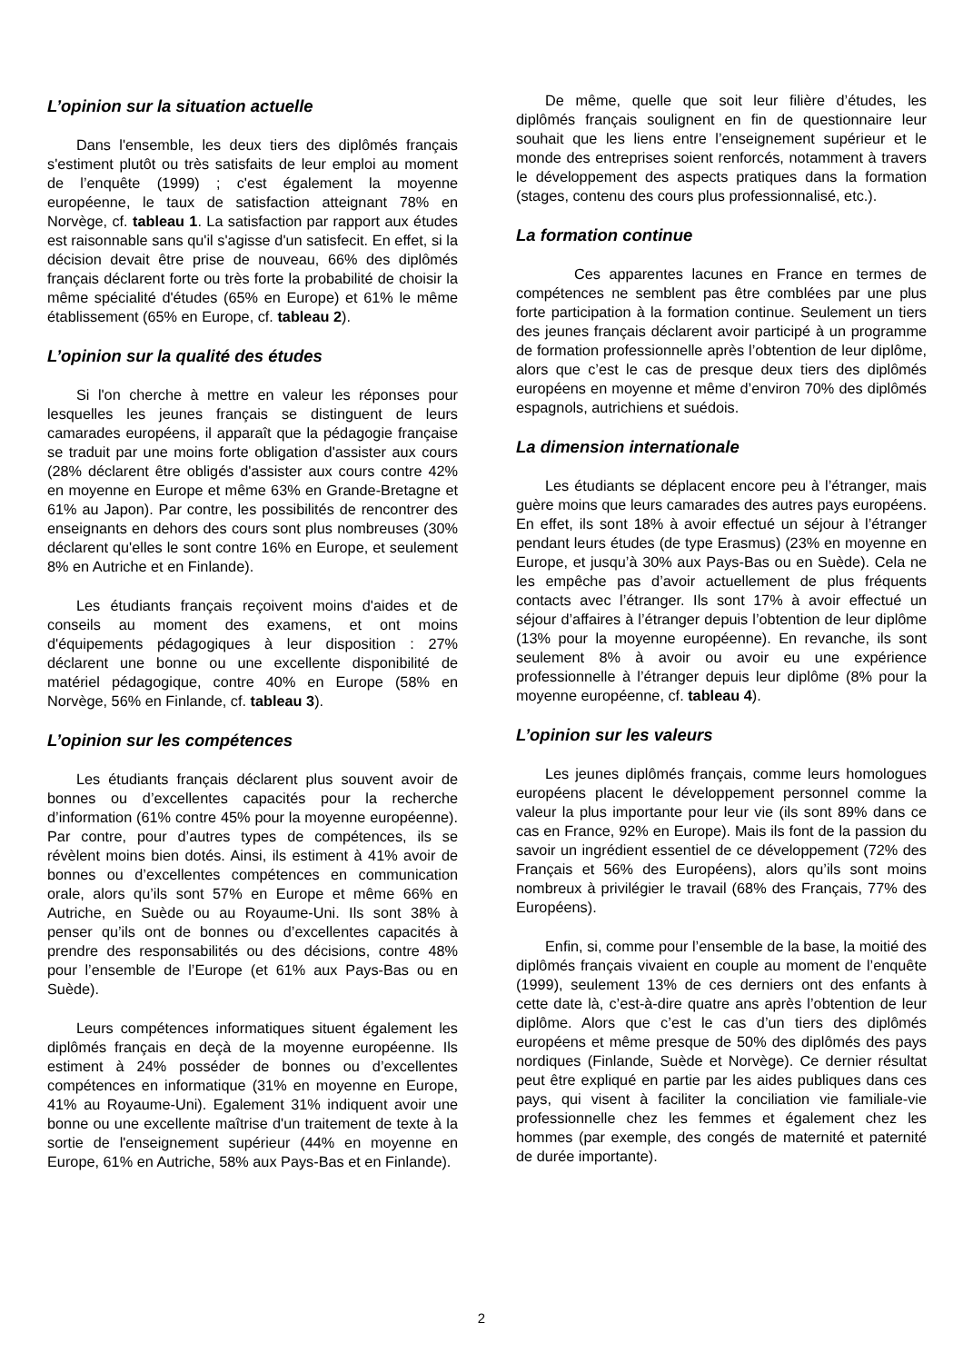L’opinion sur la situation actuelle
Dans l'ensemble, les deux tiers des diplômés français s'estiment plutôt ou très satisfaits de leur emploi au moment de l’enquête (1999) ; c'est également la moyenne européenne, le taux de satisfaction atteignant 78% en Norvège, cf. tableau 1. La satisfaction par rapport aux études est raisonnable sans qu'il s'agisse d'un satisfecit. En effet, si la décision devait être prise de nouveau, 66% des diplômés français déclarent forte ou très forte la probabilité de choisir la même spécialité d'études (65% en Europe) et 61% le même établissement (65% en Europe, cf. tableau 2).
L’opinion sur la qualité des études
Si l'on cherche à mettre en valeur les réponses pour lesquelles les jeunes français se distinguent de leurs camarades européens, il apparaît que la pédagogie française se traduit par une moins forte obligation d'assister aux cours (28% déclarent être obligés d'assister aux cours contre 42% en moyenne en Europe et même 63% en Grande-Bretagne et 61% au Japon). Par contre, les possibilités de rencontrer des enseignants en dehors des cours sont plus nombreuses (30% déclarent qu'elles le sont contre 16% en Europe, et seulement 8% en Autriche et en Finlande).
Les étudiants français reçoivent moins d'aides et de conseils au moment des examens, et ont moins d'équipements pédagogiques à leur disposition : 27% déclarent une bonne ou une excellente disponibilité de matériel pédagogique, contre 40% en Europe (58% en Norvège, 56% en Finlande, cf. tableau 3).
L’opinion sur les compétences
Les étudiants français déclarent plus souvent avoir de bonnes ou d’excellentes capacités pour la recherche d’information (61% contre 45% pour la moyenne européenne). Par contre, pour d’autres types de compétences, ils se révèlent moins bien dotés. Ainsi, ils estiment à 41% avoir de bonnes ou d’excellentes compétences en communication orale, alors qu’ils sont 57% en Europe et même 66% en Autriche, en Suède ou au Royaume-Uni. Ils sont 38% à penser qu’ils ont de bonnes ou d’excellentes capacités à prendre des responsabilités ou des décisions, contre 48% pour l’ensemble de l’Europe (et 61% aux Pays-Bas ou en Suède).
Leurs compétences informatiques situent également les diplômés français en deçà de la moyenne européenne. Ils estiment à 24% posséder de bonnes ou d’excellentes compétences en informatique (31% en moyenne en Europe, 41% au Royaume-Uni). Egalement 31% indiquent avoir une bonne ou une excellente maîtrise d'un traitement de texte à la sortie de l'enseignement supérieur (44% en moyenne en Europe, 61% en Autriche, 58% aux Pays-Bas et en Finlande).
De même, quelle que soit leur filière d’études, les diplômés français soulignent en fin de questionnaire leur souhait que les liens entre l’enseignement supérieur et le monde des entreprises soient renforcés, notamment à travers le développement des aspects pratiques dans la formation (stages, contenu des cours plus professionnalisé, etc.).
La formation continue
Ces apparentes lacunes en France en termes de compétences ne semblent pas être comblées par une plus forte participation à la formation continue. Seulement un tiers des jeunes français déclarent avoir participé à un programme de formation professionnelle après l’obtention de leur diplôme, alors que c’est le cas de presque deux tiers des diplômés européens en moyenne et même d’environ 70% des diplômés espagnols, autrichiens et suédois.
La dimension internationale
Les étudiants se déplacent encore peu à l’étranger, mais guère moins que leurs camarades des autres pays européens. En effet, ils sont 18% à avoir effectué un séjour à l’étranger pendant leurs études (de type Erasmus) (23% en moyenne en Europe, et jusqu’à 30% aux Pays-Bas ou en Suède). Cela ne les empêche pas d’avoir actuellement de plus fréquents contacts avec l’étranger. Ils sont 17% à avoir effectué un séjour d’affaires à l’étranger depuis l’obtention de leur diplôme (13% pour la moyenne européenne). En revanche, ils sont seulement 8% à avoir ou avoir eu une expérience professionnelle à l’étranger depuis leur diplôme (8% pour la moyenne européenne, cf. tableau 4).
L’opinion sur les valeurs
Les jeunes diplômés français, comme leurs homologues européens placent le développement personnel comme la valeur la plus importante pour leur vie (ils sont 89% dans ce cas en France, 92% en Europe). Mais ils font de la passion du savoir un ingrédient essentiel de ce développement (72% des Français et 56% des Européens), alors qu’ils sont moins nombreux à privilégier le travail (68% des Français, 77% des Européens).
Enfin, si, comme pour l’ensemble de la base, la moitié des diplômés français vivaient en couple au moment de l’enquête (1999), seulement 13% de ces derniers ont des enfants à cette date là, c’est-à-dire quatre ans après l’obtention de leur diplôme. Alors que c’est le cas d’un tiers des diplômés européens et même presque de 50% des diplômés des pays nordiques (Finlande, Suède et Norvège). Ce dernier résultat peut être expliqué en partie par les aides publiques dans ces pays, qui visent à faciliter la conciliation vie familiale-vie professionnelle chez les femmes et également chez les hommes (par exemple, des congés de maternité et paternité de durée importante).
2